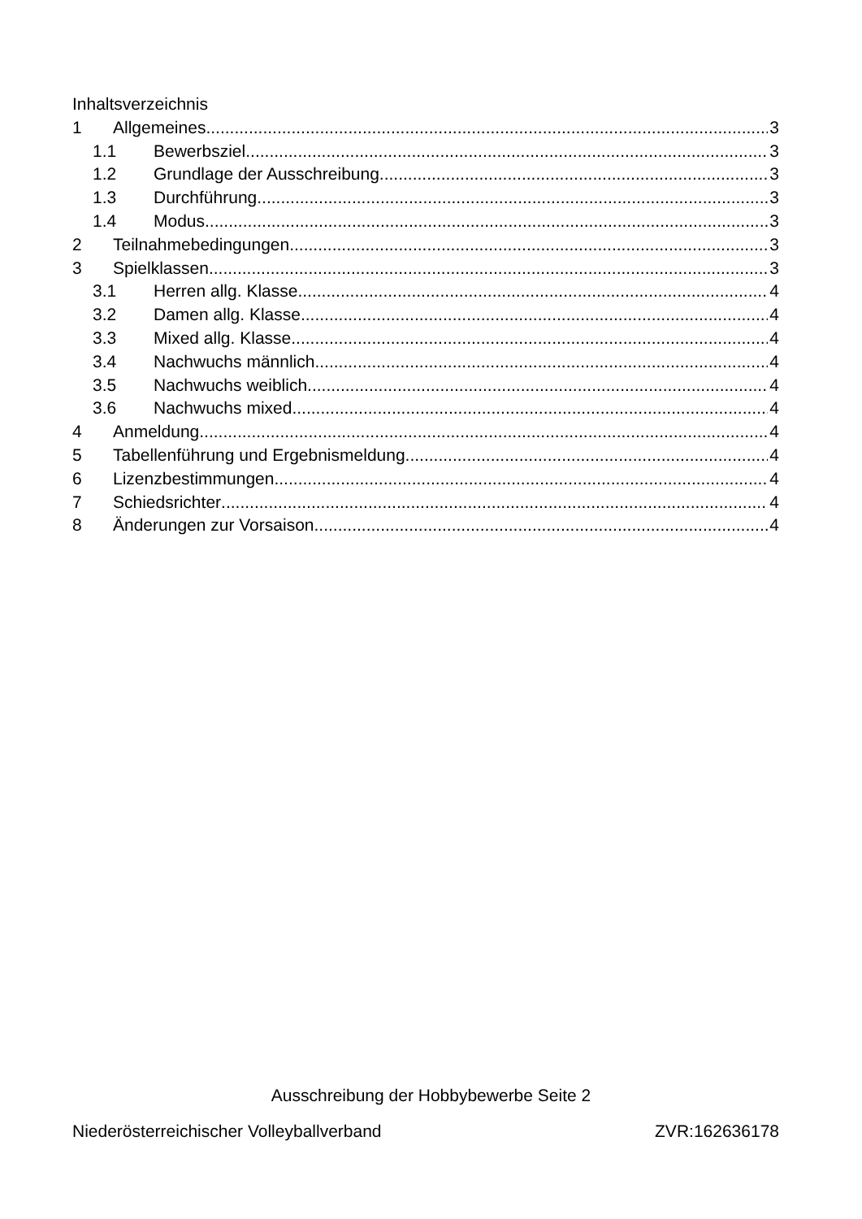Inhaltsverzeichnis
1 Allgemeines 3
1.1 Bewerbsziel 3
1.2 Grundlage der Ausschreibung 3
1.3 Durchführung 3
1.4 Modus 3
2 Teilnahmebedingungen 3
3 Spielklassen 3
3.1 Herren allg. Klasse 4
3.2 Damen allg. Klasse 4
3.3 Mixed allg. Klasse 4
3.4 Nachwuchs männlich 4
3.5 Nachwuchs weiblich 4
3.6 Nachwuchs mixed 4
4 Anmeldung 4
5 Tabellenführung und Ergebnismeldung 4
6 Lizenzbestimmungen 4
7 Schiedsrichter 4
8 Änderungen zur Vorsaison 4
Ausschreibung der Hobbybewerbe Seite 2
Niederösterreichischer Volleyballverband ZVR:162636178